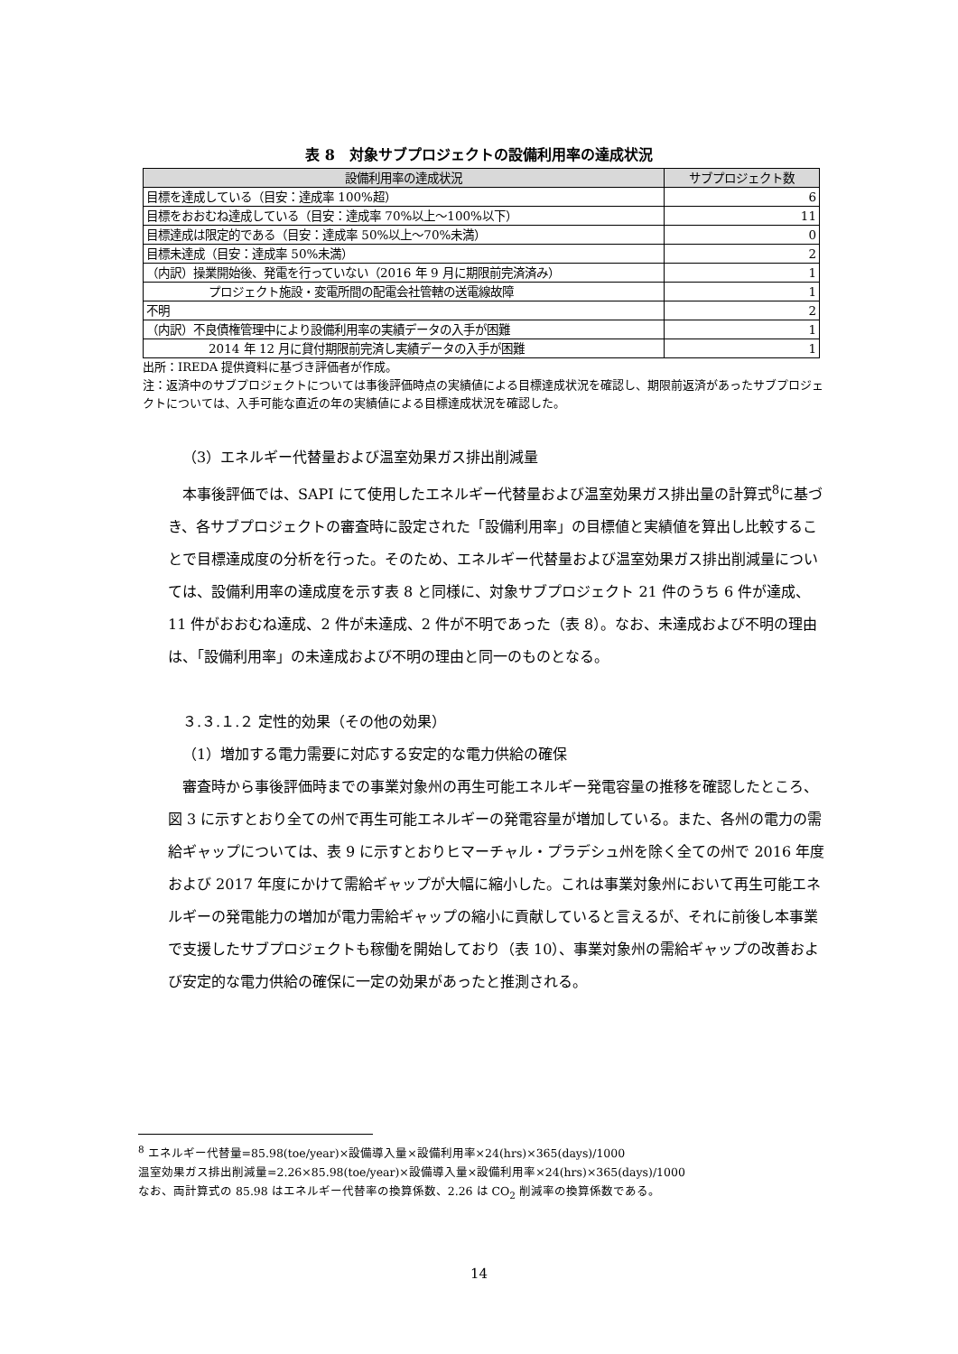表 8　対象サブプロジェクトの設備利用率の達成状況
| 設備利用率の達成状況 | サブプロジェクト数 |
| --- | --- |
| 目標を達成している（目安：達成率 100%超） | 6 |
| 目標をおおむね達成している（目安：達成率 70%以上～100%以下） | 11 |
| 目標達成は限定的である（目安：達成率 50%以上～70%未満） | 0 |
| 目標未達成（目安：達成率 50%未満） | 2 |
| （内訳）操業開始後、発電を行っていない（2016 年 9 月に期限前完済済み） | 1 |
| プロジェクト施設・変電所間の配電会社管轄の送電線故障 | 1 |
| 不明 | 2 |
| （内訳）不良債権管理中により設備利用率の実績データの入手が困難 | 1 |
| 2014 年 12 月に貸付期限前完済し実績データの入手が困難 | 1 |
出所：IREDA 提供資料に基づき評価者が作成。
注：返済中のサブプロジェクトについては事後評価時点の実績値による目標達成状況を確認し、期限前返済があったサブプロジェクトについては、入手可能な直近の年の実績値による目標達成状況を確認した。
（3）エネルギー代替量および温室効果ガス排出削減量
本事後評価では、SAPI にて使用したエネルギー代替量および温室効果ガス排出量の計算式<sup>8</sup>に基づき、各サブプロジェクトの審査時に設定された「設備利用率」の目標値と実績値を算出し比較することで目標達成度の分析を行った。そのため、エネルギー代替量および温室効果ガス排出削減量については、設備利用率の達成度を示す表 8 と同様に、対象サブプロジェクト 21 件のうち 6 件が達成、11 件がおおむね達成、2 件が未達成、2 件が不明であった（表 8）。なお、未達成および不明の理由は、「設備利用率」の未達成および不明の理由と同一のものとなる。
３.３.１.２ 定性的効果（その他の効果）
（1）増加する電力需要に対応する安定的な電力供給の確保
審査時から事後評価時までの事業対象州の再生可能エネルギー発電容量の推移を確認したところ、図 3 に示すとおり全ての州で再生可能エネルギーの発電容量が増加している。また、各州の電力の需給ギャップについては、表 9 に示すとおりヒマーチャル・プラデシュ州を除く全ての州で 2016 年度および 2017 年度にかけて需給ギャップが大幅に縮小した。これは事業対象州において再生可能エネルギーの発電能力の増加が電力需給ギャップの縮小に貢献していると言えるが、それに前後し本事業で支援したサブプロジェクトも稼働を開始しており（表 10）、事業対象州の需給ギャップの改善および安定的な電力供給の確保に一定の効果があったと推測される。
<sup>8</sup> エネルギー代替量=85.98(toe/year)×設備導入量×設備利用率×24(hrs)×365(days)/1000
温室効果ガス排出削減量=2.26×85.98(toe/year)×設備導入量×設備利用率×24(hrs)×365(days)/1000
なお、両計算式の 85.98 はエネルギー代替率の換算係数、2.26 は CO<sub>2</sub> 削減率の換算係数である。
14